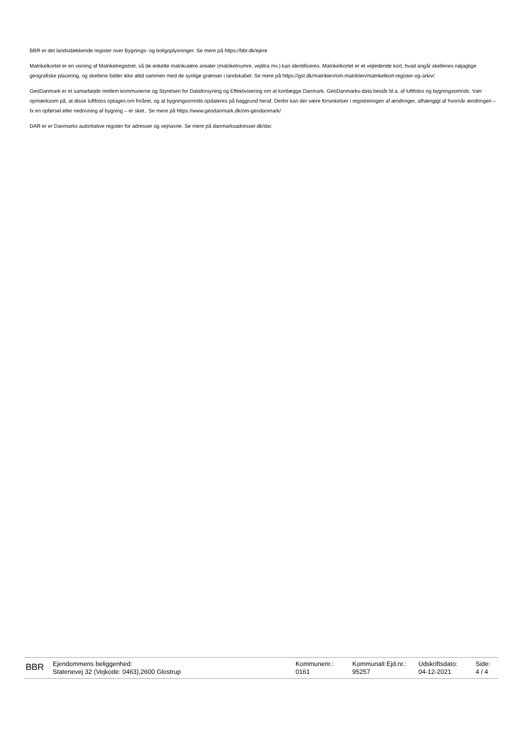BBR er det landsdækkende register over Bygnings- og boligoplysninger. Se mere på https://bbr.dk/ejere
Matrikelkortet er en visning af Matrikelregistret, så de enkelte matrikulære arealer (matrikelnumre, vejlitra mv.) kan identificeres. Matrikelkortet er et vejledende kort, hvad angår skellenes nøjagtige geografiske placering, og skellene falder ikke altid sammen med de synlige grænser i landskabet. Se mere på https://gst.dk/matriklen/om-matriklen/matrikelkort-register-og-arkiv/.
GeoDanmark er et samarbejde mellem kommunerne og Styrelsen for Dataforsyning og Effektivisering om at kortlægge Danmark. GeoDanmarks-data består bl.a. af luftfotos og bygningsomrids. Vær opmærksom på, at disse luftfotos optages om foråret, og at bygningsomrids opdateres på baggrund heraf. Derfor kan der være forsinkelser i registreringen af ændringer, afhængigt af hvornår ændringen – fx en opførsel eller nedrivning af bygning – er sket.. Se mere på https://www.geodanmark.dk/om-geodanmark/
DAR er er Danmarks autoritative register for adresser og vejnavne. Se mere på danmarksadresser.dk/dar.
BBR
Ejendommens beliggenhed:
Statenevej 32 (Vejkode: 0463),2600 Glostrup
Kommunenr.:
0161
Kommunalt Ejd.nr.:
95257
Udskriftsdato:
04-12-2021
Side:
4 / 4